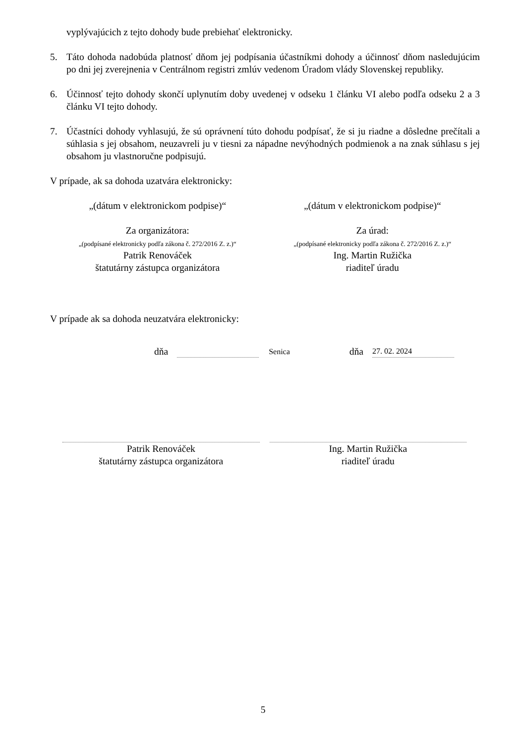vyplývajúcich z tejto dohody bude prebiehať elektronicky.
5. Táto dohoda nadobúda platnosť dňom jej podpísania účastníkmi dohody a účinnosť dňom nasledujúcim po dni jej zverejnenia v Centrálnom registri zmlúv vedenom Úradom vlády Slovenskej republiky.
6. Účinnosť tejto dohody skončí uplynutím doby uvedenej v odseku 1 článku VI alebo podľa odseku 2 a 3 článku VI tejto dohody.
7. Účastníci dohody vyhlasujú, že sú oprávnení túto dohodu podpísať, že si ju riadne a dôsledne prečítali a súhlasia s jej obsahom, neuzavreli ju v tiesni za nápadne nevýhodných podmienok a na znak súhlasu s jej obsahom ju vlastnoručne podpisujú.
V prípade, ak sa dohoda uzatvára elektronicky:
„(dátum v elektronickom podpise)“
„(dátum v elektronickom podpise)“
Za organizátora:
„(podpísané elektronicky podľa zákona č. 272/2016 Z. z.)“
Patrik Renováček
štatutárny zástupca organizátora
Za úrad:
„(podpísané elektronicky podľa zákona č. 272/2016 Z. z.)“
Ing. Martin Ružička
riaditeľ úradu
V prípade ak sa dohoda neuzatvára elektronicky:
dňa Senica dňa 27. 02. 2024
Patrik Renováček
štatutárny zástupca organizátora
Ing. Martin Ružička
riaditeľ úradu
5